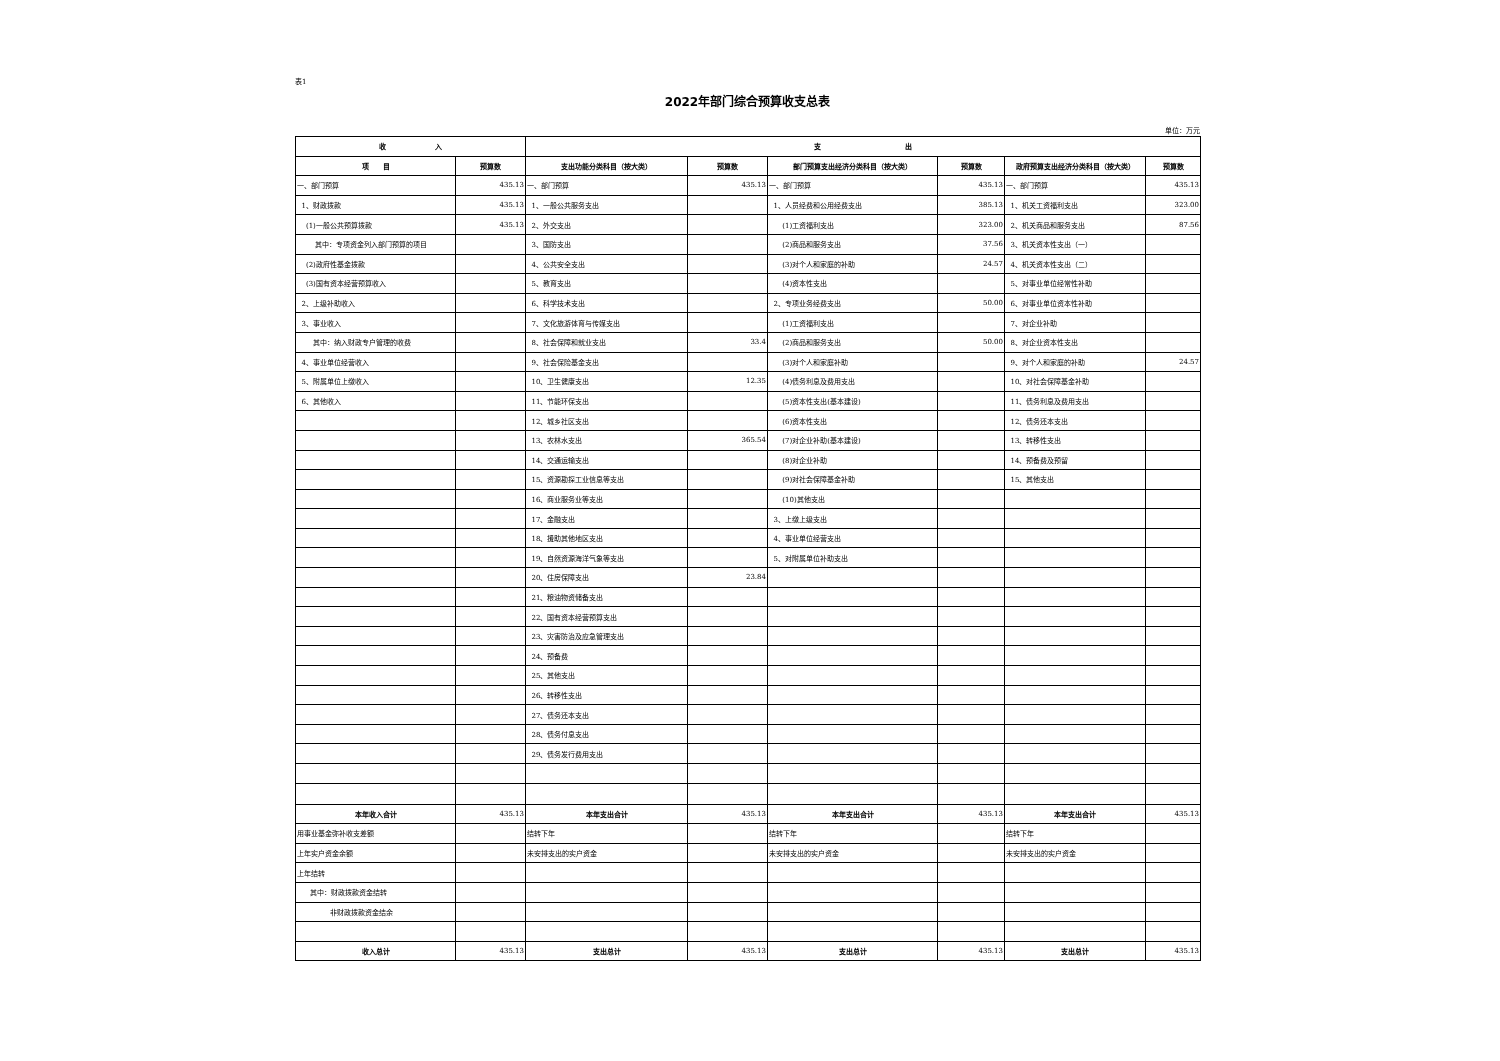表1
2022年部门综合预算收支总表
单位：万元
| 收 入 | | 支 出 | | | | | |
| --- | --- | --- | --- | --- | --- | --- | --- |
| 项 目 | 预算数 | 支出功能分类科目（按大类） | 预算数 | 部门预算支出经济分类科目（按大类） | 预算数 | 政府预算支出经济分类科目（按大类） | 预算数 |
| 一、部门预算 | 435.13 | 一、部门预算 | 435.13 | 一、部门预算 | 435.13 | 一、部门预算 | 435.13 |
| 1、财政拨款 | 435.13 | 1、一般公共服务支出 | | 1、人员经费和公用经费支出 | 385.13 | 1、机关工资福利支出 | 323.00 |
| (1)一般公共预算拨款 | 435.13 | 2、外交支出 | | (1)工资福利支出 | 323.00 | 2、机关商品和服务支出 | 87.56 |
| 其中：专项资金列入部门预算的项目 | | 3、国防支出 | | (2)商品和服务支出 | 37.56 | 3、机关资本性支出（一） | |
| (2)政府性基金拨款 | | 4、公共安全支出 | | (3)对个人和家庭的补助 | 24.57 | 4、机关资本性支出（二） | |
| (3)国有资本经营预算收入 | | 5、教育支出 | | (4)资本性支出 | | 5、对事业单位经常性补助 | |
| 2、上级补助收入 | | 6、科学技术支出 | | 2、专项业务经费支出 | 50.00 | 6、对事业单位资本性补助 | |
| 3、事业收入 | | 7、文化旅游体育与传媒支出 | | (1)工资福利支出 | | 7、对企业补助 | |
| 其中：纳入财政专户管理的收费 | | 8、社会保障和就业支出 | 33.4 | (2)商品和服务支出 | 50.00 | 8、对企业资本性支出 | |
| 4、事业单位经营收入 | | 9、社会保险基金支出 | | (3)对个人和家庭补助 | | 9、对个人和家庭的补助 | 24.57 |
| 5、附属单位上缴收入 | | 10、卫生健康支出 | 12.35 | (4)债务利息及费用支出 | | 10、对社会保障基金补助 | |
| 6、其他收入 | | 11、节能环保支出 | | (5)资本性支出(基本建设) | | 11、债务利息及费用支出 | |
| | | 12、城乡社区支出 | | (6)资本性支出 | | 12、债务还本支出 | |
| | | 13、农林水支出 | 365.54 | (7)对企业补助(基本建设) | | 13、转移性支出 | |
| | | 14、交通运输支出 | | (8)对企业补助 | | 14、预备费及预留 | |
| | | 15、资源勘探工业信息等支出 | | (9)对社会保障基金补助 | | 15、其他支出 | |
| | | 16、商业服务业等支出 | | (10)其他支出 | | | |
| | | 17、金融支出 | | 3、上缴上级支出 | | | |
| | | 18、援助其他地区支出 | | 4、事业单位经营支出 | | | |
| | | 19、自然资源海洋气象等支出 | | 5、对附属单位补助支出 | | | |
| | | 20、住房保障支出 | 23.84 | | | | |
| | | 21、粮油物资储备支出 | | | | | |
| | | 22、国有资本经营预算支出 | | | | | |
| | | 23、灾害防治及应急管理支出 | | | | | |
| | | 24、预备费 | | | | | |
| | | 25、其他支出 | | | | | |
| | | 26、转移性支出 | | | | | |
| | | 27、债务还本支出 | | | | | |
| | | 28、债务付息支出 | | | | | |
| | | 29、债务发行费用支出 | | | | | |
| 本年收入合计 | 435.13 | 本年支出合计 | 435.13 | 本年支出合计 | 435.13 | 本年支出合计 | 435.13 |
| 用事业基金弥补收支差额 | | 结转下年 | | 结转下年 | | 结转下年 | |
| 上年实户资金余额 | | 未安排支出的实户资金 | | 未安排支出的实户资金 | | 未安排支出的实户资金 | |
| 上年结转 | | | | | | | |
| 其中：财政拨款资金结转 | | | | | | | |
| 非财政拨款资金结余 | | | | | | | |
| 收入总计 | 435.13 | 支出总计 | 435.13 | 支出总计 | 435.13 | 支出总计 | 435.13 |